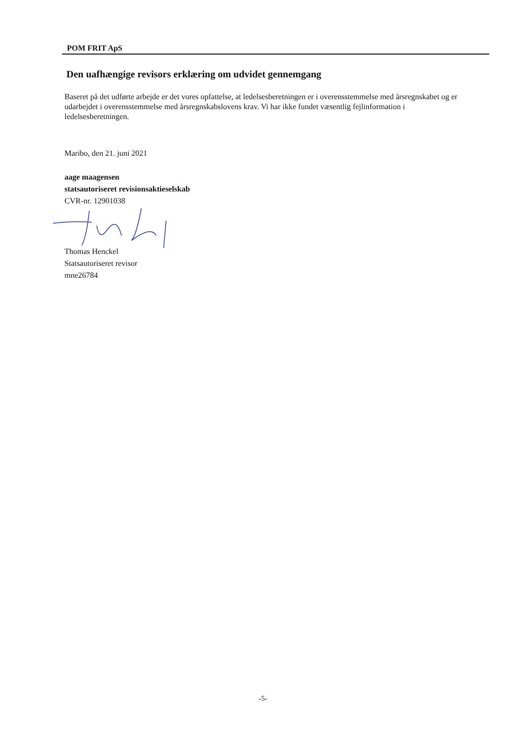POM FRIT ApS
Den uafhængige revisors erklæring om udvidet gennemgang
Baseret på det udførte arbejde er det vores opfattelse, at ledelsesberetningen er i overensstemmelse med årsregnskabet og er udarbejdet i overensstemmelse med årsregnskabslovens krav. Vi har ikke fundet væsentlig fejlinformation i ledelsesberetningen.
Maribo, den 21. juni 2021
aage maagensen
statsautoriseret revisionsaktieselskab
CVR-nr. 12901038
Thomas Henckel
Statsautoriseret revisor
mne26784
-5-